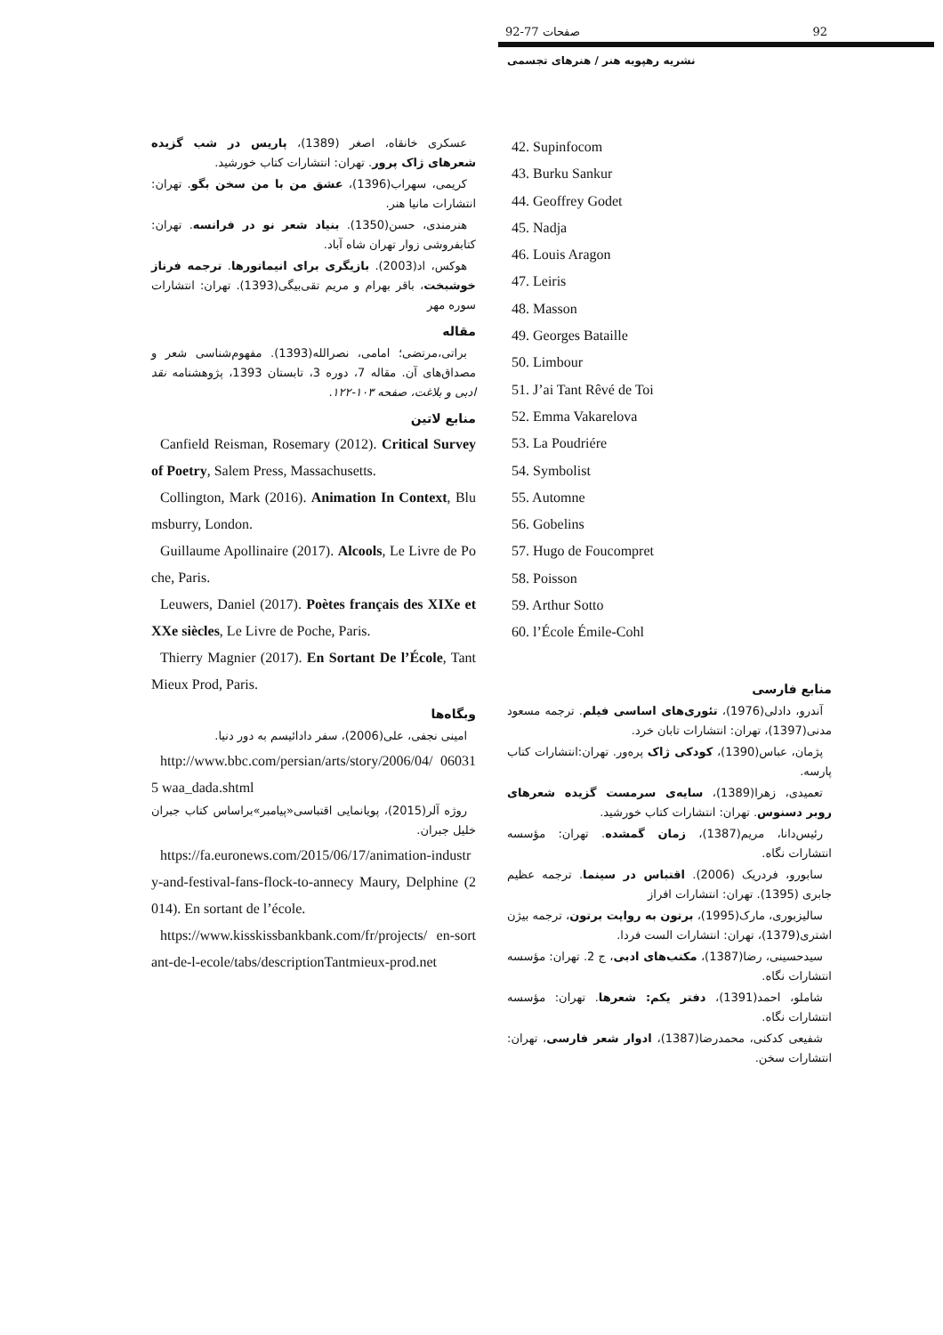92-77 صفحات 92
نشریه رهپویه هنر / هنرهای تجسمی
42. Supinfocom
43. Burku Sankur
44. Geoffrey Godet
45. Nadja
46. Louis Aragon
47. Leiris
48. Masson
49. Georges Bataille
50. Limbour
51. J’ai Tant Rêvé de Toi
52. Emma Vakarelova
53. La Poudriére
54. Symbolist
55. Automne
56. Gobelins
57. Hugo de Foucompret
58. Poisson
59. Arthur Sotto
60. l’École Émile-Cohl
منابع فارسی
آندرو، دادلی(1976)، تئوری‌های اساسی فیلم. ترجمه مسعود مدنی(1397)، تهران: انتشارات تابان خرد.
پژمان، عباس(1390)، کودکی ژاک پره‌ور. تهران:انتشارات کتاب پارسه.
تعمیدی، زهرا(1389)، سایه‌ی سرمست گزیده شعرهای روبر دسنوس. تهران: انتشارات کتاب خورشید.
رئیس‌دانا، مریم(1387)، زمان گمشده. تهران: مؤسسه انتشارات نگاه.
سابورو، فردریک (2006). اقتباس در سینما. ترجمه عظیم جابری (1395). تهران: انتشارات افراز
سالیزبوری، مارک(1995)، برتون به روایت برتون، ترجمه بیژن اشتری(1379)، تهران: انتشارات الست فردا.
سیدحسینی، رضا(1387)، مکتب‌های ادبی، ج 2. تهران: مؤسسه انتشارات نگاه.
شاملو، احمد(1391)، دفتر یکم: شعرها. تهران: مؤسسه انتشارات نگاه.
شفیعی کدکنی، محمدرضا(1387)، ادوار شعر فارسی، تهران: انتشارات سخن.
عسکری خانقاه، اصغر (1389)، پاریس در شب گزیده شعرهای ژاک پرور. تهران: انتشارات کتاب خورشید.
کریمی، سهراب(1396)، عشق من با من سخن بگو. تهران: انتشارات مانیا هنر.
هنرمندی، حسن(1350). بنیاد شعر نو در فرانسه. تهران: کتابفروشی زوار تهران شاه آباد.
هوکس، اد(2003). بازیگری برای انیماتورها. ترجمه فرناز خوشبخت، باقر بهرام و مریم تقی‌بیگی(1393). تهران: انتشارات سوره مهر
مقاله
براتی،مرتضی؛ امامی، نصرالله(1393). مفهوم‌شناسی شعر و مصداق‌های آن. مقاله 7، دوره 3، تابستان 1393، پژوهشنامه نقد ادبی و بلاغت، صفحه ۱۰۳-۱۲۲.
منابع لاتین
Canfield Reisman, Rosemary (2012). Critical Survey of Poetry, Salem Press, Massachusetts.
Collington, Mark (2016). Animation In Context, Blumsburry, London.
Guillaume Apollinaire (2017). Alcools, Le Livre de Poche, Paris.
Leuwers, Daniel (2017). Poètes français des XIXe et XXe siècles, Le Livre de Poche, Paris.
Thierry Magnier (2017). En Sortant De l’École, Tant Mieux Prod, Paris.
وبگاه‌ها
امینی نجفی، علی(2006)، سفر دادائیسم به دور دنیا.
http://www.bbc.com/persian/arts/story/2006/04/ 060315 waa_dada.shtml
روژه آلر(2015)، پویانمایی اقتباسی«پیامبر»براساس کتاب جبران خلیل جبران.
https://fa.euronews.com/2015/06/17/animation-industry-and-festival-fans-flock-to-annecy Maury, Delphine (2014). En sortant de l’école.
https://www.kisskissbankbank.com/fr/projects/ en-sortant-de-l-ecole/tabs/descriptionTantmieux-prod.net